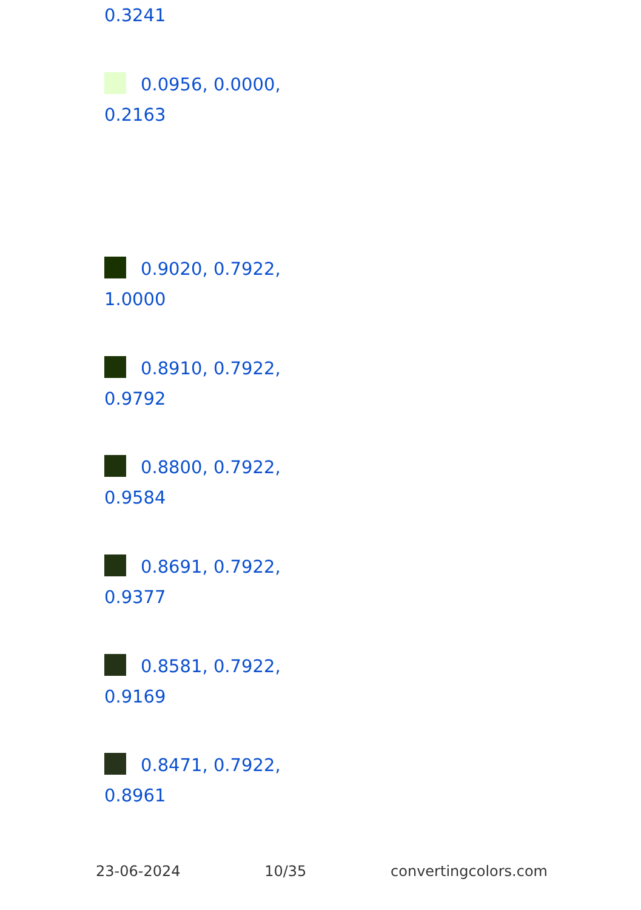0.3241
0.0956, 0.0000, 0.2163
0.9020, 0.7922, 1.0000
0.8910, 0.7922, 0.9792
0.8800, 0.7922, 0.9584
0.8691, 0.7922, 0.9377
0.8581, 0.7922, 0.9169
0.8471, 0.7922, 0.8961
23-06-2024 10/35 convertingcolors.com